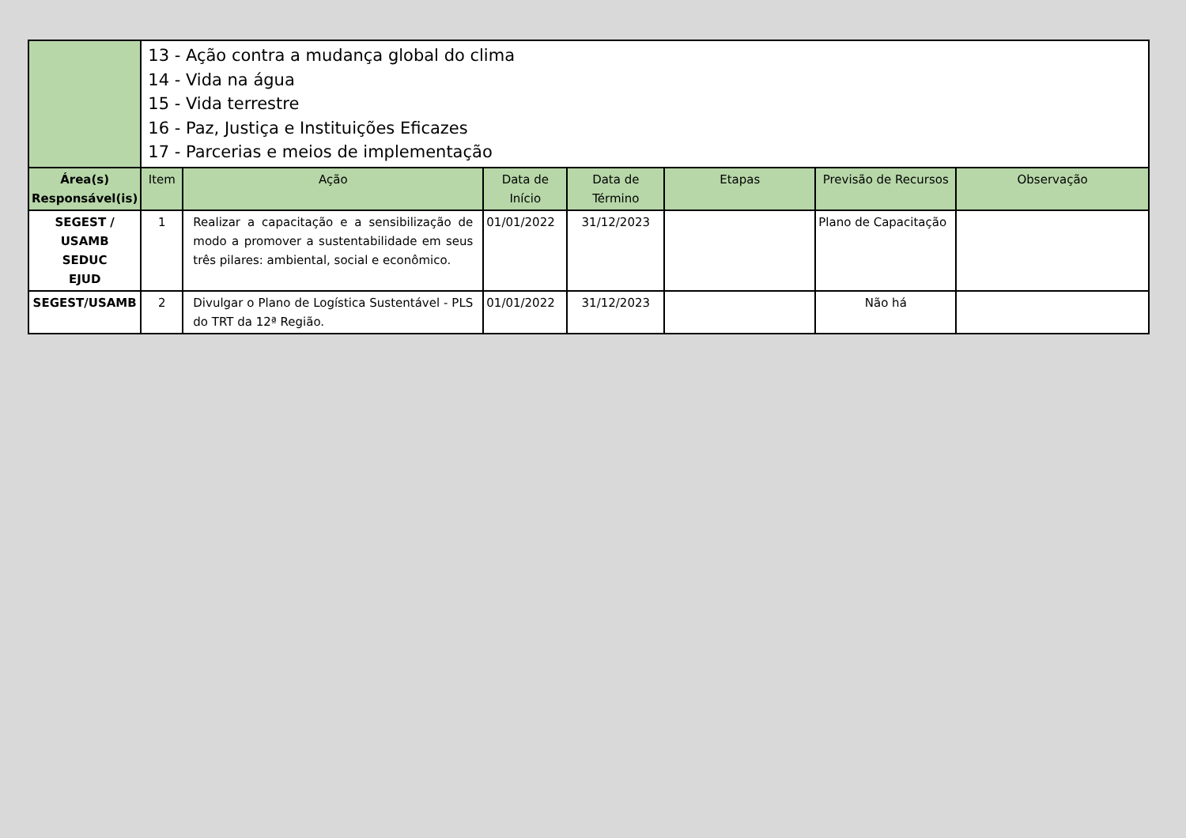| | 13 - Ação contra a mudança global do clima 14 - Vida na água 15 - Vida terrestre 16 - Paz, Justiça e Instituições Eficazes 17 - Parcerias e meios de implementação | | | | | | |
| Área(s) Responsável(is) | Item | Ação | Data de Início | Data de Término | Etapas | Previsão de Recursos | Observação |
| SEGEST / USAMB SEDUC EJUD | 1 | Realizar a capacitação e a sensibilização de modo a promover a sustentabilidade em seus três pilares: ambiental, social e econômico. | 01/01/2022 | 31/12/2023 | | Plano de Capacitação | |
| SEGEST/USAMB | 2 | Divulgar o Plano de Logística Sustentável - PLS do TRT da 12ª Região. | 01/01/2022 | 31/12/2023 | | Não há | |